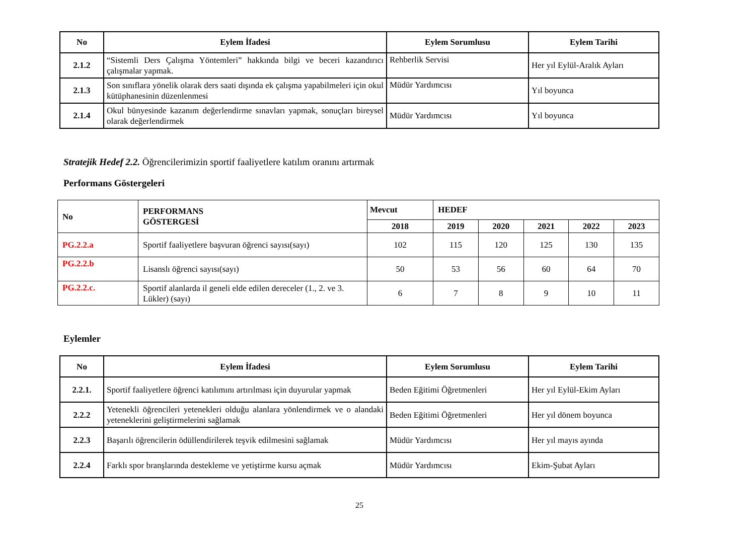| No | Eylem İfadesi | Eylem Sorumlusu | Eylem Tarihi |
| --- | --- | --- | --- |
| 2.1.2 | “Sistemli Ders Çalışma Yöntemleri” hakkında bilgi ve beceri kazandırıcı çalışmalar yapmak. | Rehberlik Servisi | Her yıl Eylül-Aralık Ayları |
| 2.1.3 | Son sınıflara yönelik olarak ders saati dışında ek çalışma yapabilmeleri için okul kütüphanesinin düzenlenmesi | Müdür Yardımcısı | Yıl boyunca |
| 2.1.4 | Okul bünyesinde kazanım değerlendirme sınavları yapmak, sonuçları bireysel olarak değerlendirmek | Müdür Yardımcısı | Yıl boyunca |
Stratejik Hedef 2.2. Öğrencilerimizin sportif faaliyetlere katılım oranını artırmak
Performans Göstergeleri
| No | PERFORMANS GÖSTERGESİ | Mevcut | HEDEF | | | | |
| | | 2018 | 2019 | 2020 | 2021 | 2022 | 2023 |
| PG.2.2.a | Sportif faaliyetlere başvuran öğrenci sayısı(sayı) | 102 | 115 | 120 | 125 | 130 | 135 |
| PG.2.2.b | Lisanslı öğrenci sayısı(sayı) | 50 | 53 | 56 | 60 | 64 | 70 |
| PG.2.2.c. | Sportif alanlarda il geneli elde edilen dereceler (1., 2. ve 3. Lükler) (sayı) | 6 | 7 | 8 | 9 | 10 | 11 |
Eylemler
| No | Eylem İfadesi | Eylem Sorumlusu | Eylem Tarihi |
| --- | --- | --- | --- |
| 2.2.1. | Sportif faaliyetlere öğrenci katılımını artırılması için duyurular yapmak | Beden Eğitimi Öğretmenleri | Her yıl Eylül-Ekim Ayları |
| 2.2.2 | Yetenekli öğrencileri yetenekleri olduğu alanlara yönlendirmek ve o alandaki yeteneklerini geliştirmelerini sağlamak | Beden Eğitimi Öğretmenleri | Her yıl dönem boyunca |
| 2.2.3 | Başarılı öğrencilerin ödüllendirilerek teşvik edilmesini sağlamak | Müdür Yardımcısı | Her yıl mayıs ayında |
| 2.2.4 | Farklı spor branşlarında destekleme ve yetiştirme kursu açmak | Müdür Yardımcısı | Ekim-Şubat Ayları |
25